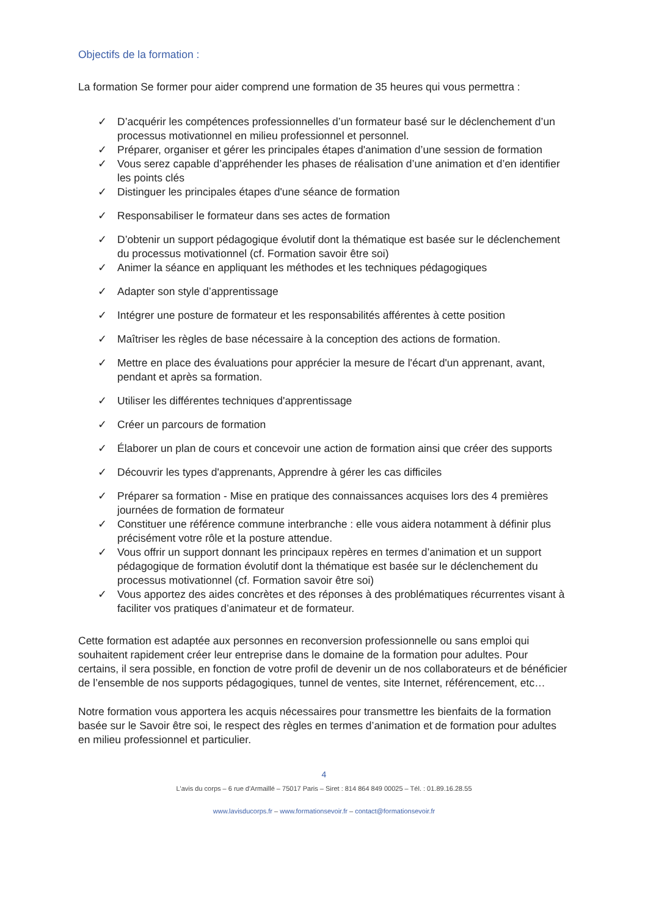Objectifs de la formation :
La formation Se former pour aider comprend une formation de 35 heures qui vous permettra :
✓ D’acquérir les compétences professionnelles d’un formateur basé sur le déclenchement d’un processus motivationnel en milieu professionnel et personnel.
✓ Préparer, organiser et gérer les principales étapes d'animation d’une session de formation
✓ Vous serez capable d’appréhender les phases de réalisation d’une animation et d’en identifier les points clés
✓ Distinguer les principales étapes d'une séance de formation
✓ Responsabiliser le formateur dans ses actes de formation
✓ D’obtenir un support pédagogique évolutif dont la thématique est basée sur le déclenchement du processus motivationnel (cf. Formation savoir être soi)
✓ Animer la séance en appliquant les méthodes et les techniques pédagogiques
✓ Adapter son style d’apprentissage
✓ Intégrer une posture de formateur et les responsabilités afférentes à cette position
✓ Maîtriser les règles de base nécessaire à la conception des actions de formation.
✓ Mettre en place des évaluations pour apprécier la mesure de l'écart d'un apprenant, avant, pendant et après sa formation.
✓ Utiliser les différentes techniques d'apprentissage
✓ Créer un parcours de formation
✓ Élaborer un plan de cours et concevoir une action de formation ainsi que créer des supports
✓ Découvrir les types d'apprenants, Apprendre à gérer les cas difficiles
✓ Préparer sa formation - Mise en pratique des connaissances acquises lors des 4 premières journées de formation de formateur
✓ Constituer une référence commune interbranche : elle vous aidera notamment à définir plus précisément votre rôle et la posture attendue.
✓ Vous offrir un support donnant les principaux repères en termes d’animation et un support pédagogique de formation évolutif dont la thématique est basée sur le déclenchement du processus motivationnel (cf. Formation savoir être soi)
✓ Vous apportez des aides concrètes et des réponses à des problématiques récurrentes visant à faciliter vos pratiques d’animateur et de formateur.
Cette formation est adaptée aux personnes en reconversion professionnelle ou sans emploi qui souhaitent rapidement créer leur entreprise dans le domaine de la formation pour adultes. Pour certains, il sera possible, en fonction de votre profil de devenir un de nos collaborateurs et de bénéficier de l’ensemble de nos supports pédagogiques, tunnel de ventes, site Internet, référencement, etc…
Notre formation vous apportera les acquis nécessaires pour transmettre les bienfaits de la formation basée sur le Savoir être soi, le respect des règles en termes d’animation et de formation pour adultes en milieu professionnel et particulier.
4
L'avis du corps – 6 rue d'Armaillé – 75017 Paris – Siret : 814 864 849 00025 – Tél. : 01.89.16.28.55
www.lavisducorps.fr – www.formationsevoir.fr – contact@formationsevoir.fr